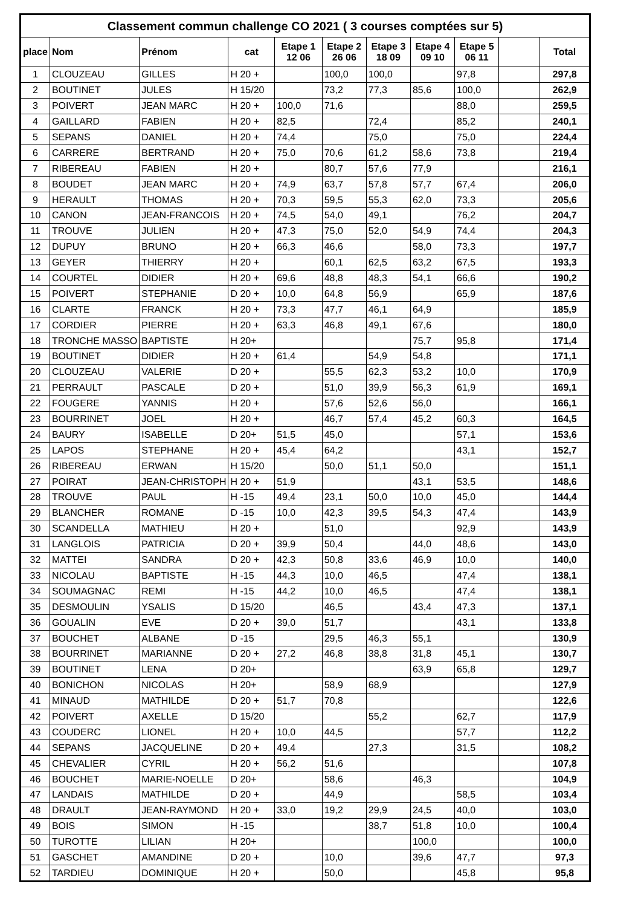| Classement commun challenge CO 2021 ( 3 courses comptées sur 5) | | | | | | | | | | |
| place | Nom | Prénom | cat | Etape 1 12 06 | Etape 2 26 06 | Etape 3 18 09 | Etape 4 09 10 | Etape 5 06 11 | | Total |
| 1 | CLOUZEAU | GILLES | H 20 + | | 100,0 | 100,0 | | 97,8 | | 297,8 |
| 2 | BOUTINET | JULES | H 15/20 | | 73,2 | 77,3 | 85,6 | 100,0 | | 262,9 |
| 3 | POIVERT | JEAN MARC | H 20 + | 100,0 | 71,6 | | | 88,0 | | 259,5 |
| 4 | GAILLARD | FABIEN | H 20 + | 82,5 | | 72,4 | | 85,2 | | 240,1 |
| 5 | SEPANS | DANIEL | H 20 + | 74,4 | | 75,0 | | 75,0 | | 224,4 |
| 6 | CARRERE | BERTRAND | H 20 + | 75,0 | 70,6 | 61,2 | 58,6 | 73,8 | | 219,4 |
| 7 | RIBEREAU | FABIEN | H 20 + | | 80,7 | 57,6 | 77,9 | | | 216,1 |
| 8 | BOUDET | JEAN MARC | H 20 + | 74,9 | 63,7 | 57,8 | 57,7 | 67,4 | | 206,0 |
| 9 | HERAULT | THOMAS | H 20 + | 70,3 | 59,5 | 55,3 | 62,0 | 73,3 | | 205,6 |
| 10 | CANON | JEAN-FRANCOIS | H 20 + | 74,5 | 54,0 | 49,1 | | 76,2 | | 204,7 |
| 11 | TROUVE | JULIEN | H 20 + | 47,3 | 75,0 | 52,0 | 54,9 | 74,4 | | 204,3 |
| 12 | DUPUY | BRUNO | H 20 + | 66,3 | 46,6 | | 58,0 | 73,3 | | 197,7 |
| 13 | GEYER | THIERRY | H 20 + | | 60,1 | 62,5 | 63,2 | 67,5 | | 193,3 |
| 14 | COURTEL | DIDIER | H 20 + | 69,6 | 48,8 | 48,3 | 54,1 | 66,6 | | 190,2 |
| 15 | POIVERT | STEPHANIE | D 20 + | 10,0 | 64,8 | 56,9 | | 65,9 | | 187,6 |
| 16 | CLARTE | FRANCK | H 20 + | 73,3 | 47,7 | 46,1 | 64,9 | | | 185,9 |
| 17 | CORDIER | PIERRE | H 20 + | 63,3 | 46,8 | 49,1 | 67,6 | | | 180,0 |
| 18 | TRONCHE MASSO | BAPTISTE | H 20+ | | | | 75,7 | 95,8 | | 171,4 |
| 19 | BOUTINET | DIDIER | H 20 + | 61,4 | | 54,9 | 54,8 | | | 171,1 |
| 20 | CLOUZEAU | VALERIE | D 20 + | | 55,5 | 62,3 | 53,2 | 10,0 | | 170,9 |
| 21 | PERRAULT | PASCALE | D 20 + | | 51,0 | 39,9 | 56,3 | 61,9 | | 169,1 |
| 22 | FOUGERE | YANNIS | H 20 + | | 57,6 | 52,6 | 56,0 | | | 166,1 |
| 23 | BOURRINET | JOEL | H 20 + | | 46,7 | 57,4 | 45,2 | 60,3 | | 164,5 |
| 24 | BAURY | ISABELLE | D 20+ | 51,5 | 45,0 | | | 57,1 | | 153,6 |
| 25 | LAPOS | STEPHANE | H 20 + | 45,4 | 64,2 | | | 43,1 | | 152,7 |
| 26 | RIBEREAU | ERWAN | H 15/20 | | 50,0 | 51,1 | 50,0 | | | 151,1 |
| 27 | POIRAT | JEAN-CHRISTOPH | H 20 + | 51,9 | | | 43,1 | 53,5 | | 148,6 |
| 28 | TROUVE | PAUL | H -15 | 49,4 | 23,1 | 50,0 | 10,0 | 45,0 | | 144,4 |
| 29 | BLANCHER | ROMANE | D -15 | 10,0 | 42,3 | 39,5 | 54,3 | 47,4 | | 143,9 |
| 30 | SCANDELLA | MATHIEU | H 20 + | | 51,0 | | | 92,9 | | 143,9 |
| 31 | LANGLOIS | PATRICIA | D 20 + | 39,9 | 50,4 | | 44,0 | 48,6 | | 143,0 |
| 32 | MATTEI | SANDRA | D 20 + | 42,3 | 50,8 | 33,6 | 46,9 | 10,0 | | 140,0 |
| 33 | NICOLAU | BAPTISTE | H -15 | 44,3 | 10,0 | 46,5 | | 47,4 | | 138,1 |
| 34 | SOUMAGNAC | REMI | H -15 | 44,2 | 10,0 | 46,5 | | 47,4 | | 138,1 |
| 35 | DESMOULIN | YSALIS | D 15/20 | | 46,5 | | 43,4 | 47,3 | | 137,1 |
| 36 | GOUALIN | EVE | D 20 + | 39,0 | 51,7 | | | 43,1 | | 133,8 |
| 37 | BOUCHET | ALBANE | D -15 | | 29,5 | 46,3 | 55,1 | | | 130,9 |
| 38 | BOURRINET | MARIANNE | D 20 + | 27,2 | 46,8 | 38,8 | 31,8 | 45,1 | | 130,7 |
| 39 | BOUTINET | LENA | D 20+ | | | | 63,9 | 65,8 | | 129,7 |
| 40 | BONICHON | NICOLAS | H 20+ | | 58,9 | 68,9 | | | | 127,9 |
| 41 | MINAUD | MATHILDE | D 20 + | 51,7 | 70,8 | | | | | 122,6 |
| 42 | POIVERT | AXELLE | D 15/20 | | | 55,2 | | 62,7 | | 117,9 |
| 43 | COUDERC | LIONEL | H 20 + | 10,0 | 44,5 | | | 57,7 | | 112,2 |
| 44 | SEPANS | JACQUELINE | D 20 + | 49,4 | | 27,3 | | 31,5 | | 108,2 |
| 45 | CHEVALIER | CYRIL | H 20 + | 56,2 | 51,6 | | | | | 107,8 |
| 46 | BOUCHET | MARIE-NOELLE | D 20+ | | 58,6 | | 46,3 | | | 104,9 |
| 47 | LANDAIS | MATHILDE | D 20 + | | 44,9 | | | 58,5 | | 103,4 |
| 48 | DRAULT | JEAN-RAYMOND | H 20 + | 33,0 | 19,2 | 29,9 | 24,5 | 40,0 | | 103,0 |
| 49 | BOIS | SIMON | H -15 | | | 38,7 | 51,8 | 10,0 | | 100,4 |
| 50 | TUROTTE | LILIAN | H 20+ | | | | 100,0 | | | 100,0 |
| 51 | GASCHET | AMANDINE | D 20 + | | 10,0 | | 39,6 | 47,7 | | 97,3 |
| 52 | TARDIEU | DOMINIQUE | H 20 + | | 50,0 | | | 45,8 | | 95,8 |